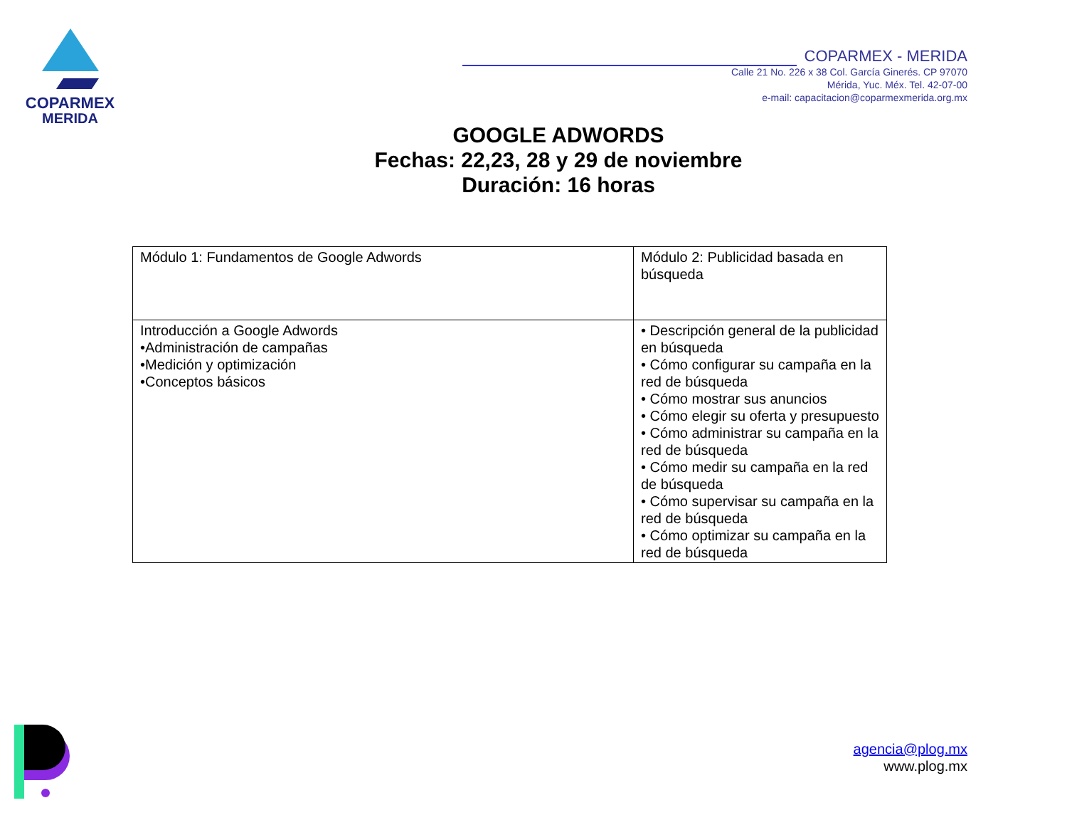COPARMEX
MERIDA
COPARMEX - MERIDA
Calle 21 No. 226 x 38 Col. García Ginerés. CP 97070
Mérida, Yuc. Méx. Tel. 42-07-00
e-mail: capacitacion@coparmexmerida.org.mx
GOOGLE ADWORDS
Fechas: 22,23, 28 y 29 de noviembre
Duración: 16 horas
| Módulo 1: Fundamentos de Google Adwords | Módulo 2: Publicidad basada en búsqueda |
| Introducción a Google Adwords •Administración de campañas •Medición y optimización •Conceptos básicos | • Descripción general de la publicidad en búsqueda • Cómo configurar su campaña en la red de búsqueda • Cómo mostrar sus anuncios • Cómo elegir su oferta y presupuesto • Cómo administrar su campaña en la red de búsqueda • Cómo medir su campaña en la red de búsqueda • Cómo supervisar su campaña en la red de búsqueda • Cómo optimizar su campaña en la red de búsqueda |
agencia@plog.mx
www.plog.mx